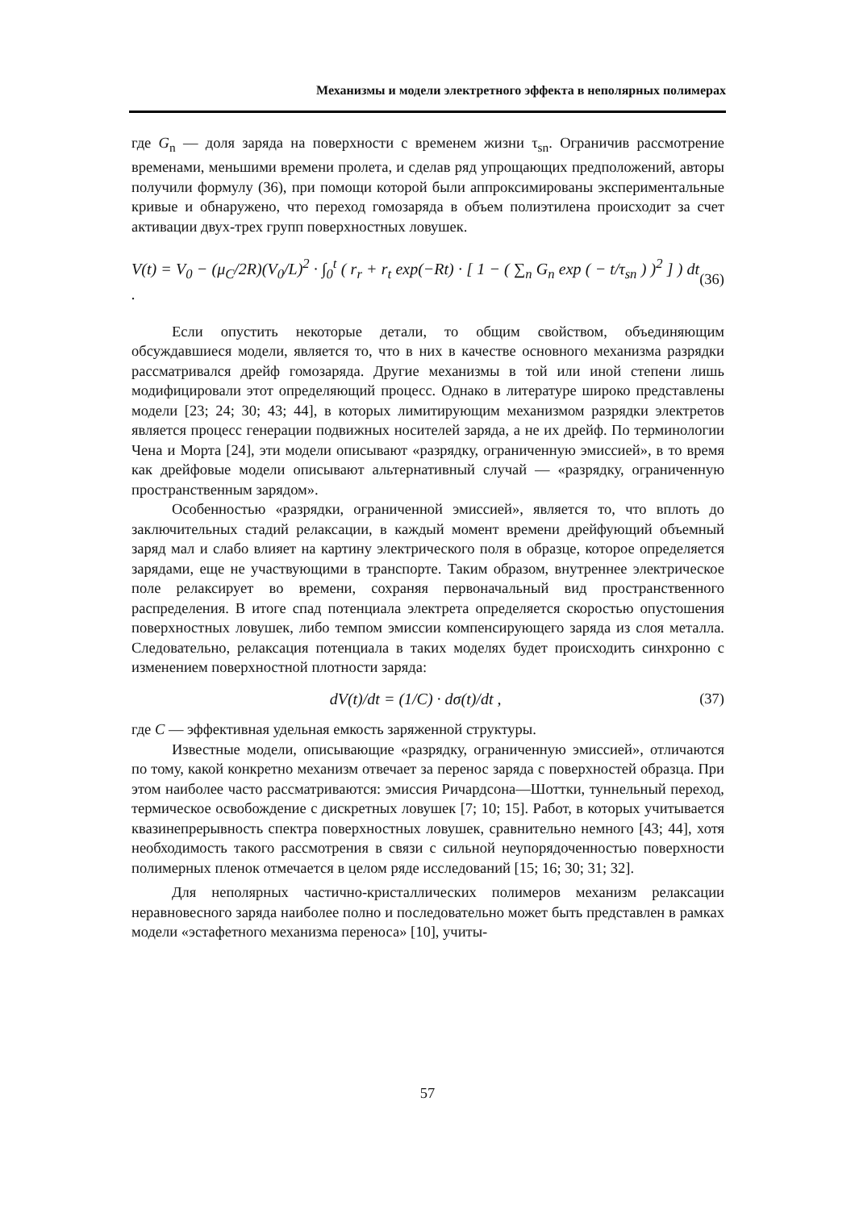Механизмы и модели электретного эффекта в неполярных полимерах
где G<sub>n</sub> — доля заряда на поверхности с временем жизни τ<sub>sn</sub>. Ограничив рассмотрение временами, меньшими времени пролета, и сделав ряд упрощающих предположений, авторы получили формулу (36), при помощи которой были аппроксимированы экспериментальные кривые и обнаружено, что переход гомозаряда в объем полиэтилена происходит за счет активации двух-трех групп поверхностных ловушек.
V(t) = V<sub>0</sub> − (μ<sub>C</sub>/2R)(V<sub>0</sub>/L)<sup>2</sup> · ∫<sub>0</sub><sup>t</sup> ( r<sub>r</sub> + r<sub>t</sub> exp(−Rt) · [ 1 − ( ∑<sub>n</sub> G<sub>n</sub> exp ( − t/τ<sub>sn</sub> ) )<sup>2</sup> ] ) dt . (36)
Если опустить некоторые детали, то общим свойством, объединяющим обсуждавшиеся модели, является то, что в них в качестве основного механизма разрядки рассматривался дрейф гомозаряда. Другие механизмы в той или иной степени лишь модифицировали этот определяющий процесс. Однако в литературе широко представлены модели [23; 24; 30; 43; 44], в которых лимитирующим механизмом разрядки электретов является процесс генерации подвижных носителей заряда, а не их дрейф. По терминологии Чена и Морта [24], эти модели описывают «разрядку, ограниченную эмиссией», в то время как дрейфовые модели описывают альтернативный случай — «разрядку, ограниченную пространственным зарядом».
Особенностью «разрядки, ограниченной эмиссией», является то, что вплоть до заключительных стадий релаксации, в каждый момент времени дрейфующий объемный заряд мал и слабо влияет на картину электрического поля в образце, которое определяется зарядами, еще не участвующими в транспорте. Таким образом, внутреннее электрическое поле релаксирует во времени, сохраняя первоначальный вид пространственного распределения. В итоге спад потенциала электрета определяется скоростью опустошения поверхностных ловушек, либо темпом эмиссии компенсирующего заряда из слоя металла. Следовательно, релаксация потенциала в таких моделях будет происходить синхронно с изменением поверхностной плотности заряда:
dV(t)/dt = (1/C) · dσ(t)/dt , (37)
где C — эффективная удельная емкость заряженной структуры.
Известные модели, описывающие «разрядку, ограниченную эмиссией», отличаются по тому, какой конкретно механизм отвечает за перенос заряда с поверхностей образца. При этом наиболее часто рассматриваются: эмиссия Ричардсона—Шоттки, туннельный переход, термическое освобождение с дискретных ловушек [7; 10; 15]. Работ, в которых учитывается квазинепрерывность спектра поверхностных ловушек, сравнительно немного [43; 44], хотя необходимость такого рассмотрения в связи с сильной неупорядоченностью поверхности полимерных пленок отмечается в целом ряде исследований [15; 16; 30; 31; 32].
Для неполярных частично-кристаллических полимеров механизм релаксации неравновесного заряда наиболее полно и последовательно может быть представлен в рамках модели «эстафетного механизма переноса» [10], учиты-
57